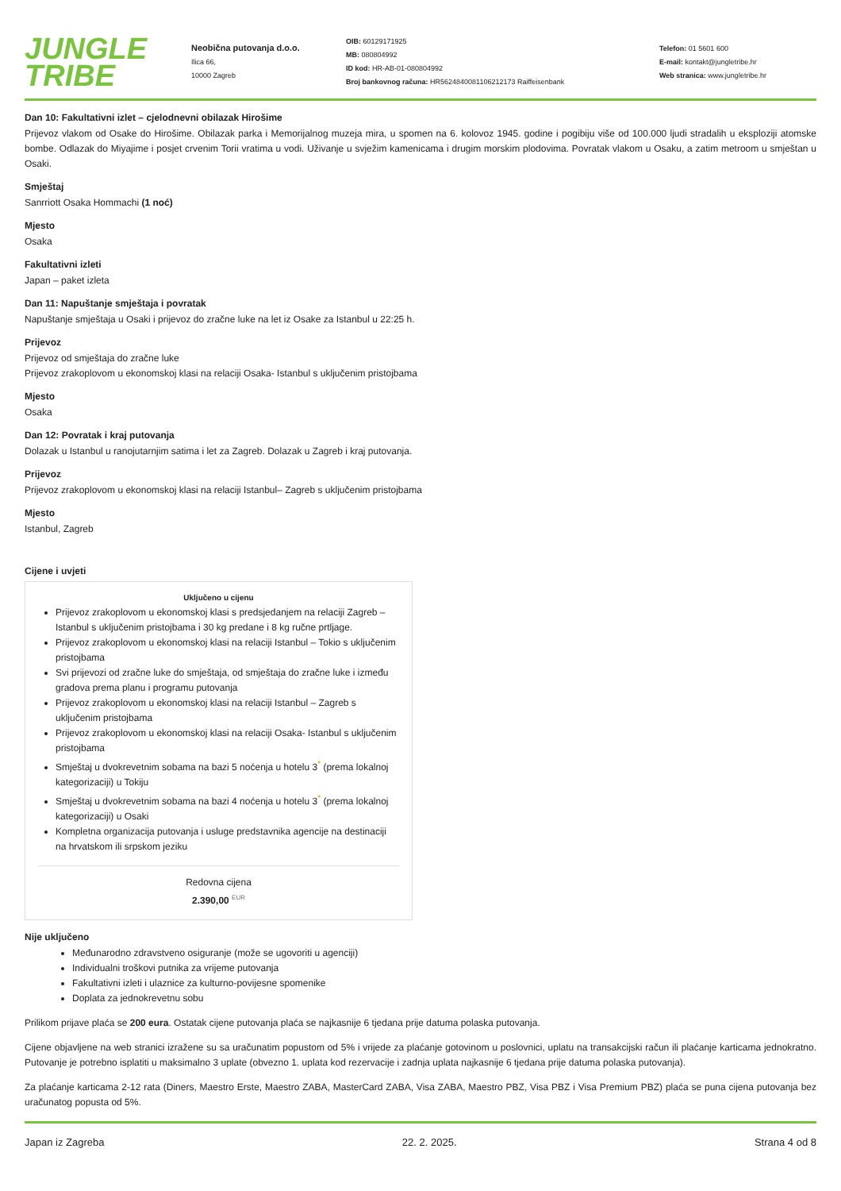JUNGLE
TRIBE
Neobična putovanja d.o.o.
Ilica 66,
10000 Zagreb
OIB: 60129171925
MB: 080804992
ID kod: HR-AB-01-080804992
Broj bankovnog računa: HR5624840081106212173 Raiffeisenbank
Telefon: 01 5601 600
E-mail: kontakt@jungletribe.hr
Web stranica: www.jungletribe.hr
Dan 10: Fakultativni izlet – cjelodnevni obilazak Hirošime
Prijevoz vlakom od Osake do Hirošime. Obilazak parka i Memorijalnog muzeja mira, u spomen na 6. kolovoz 1945. godine i pogibiju više od 100.000 ljudi stradalih u eksploziji atomske bombe. Odlazak do Miyajime i posjet crvenim Torii vratima u vodi. Uživanje u svježim kamenicama i drugim morskim plodovima. Povratak vlakom u Osaku, a zatim metroom u smještan u Osaki.
Smještaj
Sanrriott Osaka Hommachi (1 noć)
Mjesto
Osaka
Fakultativni izleti
Japan – paket izleta
Dan 11: Napuštanje smještaja i povratak
Napuštanje smještaja u Osaki i prijevoz do zračne luke na let iz Osake za Istanbul u 22:25 h.
Prijevoz
Prijevoz od smještaja do zračne luke
Prijevoz zrakoplovom u ekonomskoj klasi na relaciji Osaka- Istanbul s uključenim pristojbama
Mjesto
Osaka
Dan 12: Povratak i kraj putovanja
Dolazak u Istanbul u ranojutarnjim satima i let za Zagreb. Dolazak u Zagreb i kraj putovanja.
Prijevoz
Prijevoz zrakoplovom u ekonomskoj klasi na relaciji Istanbul– Zagreb s uključenim pristojbama
Mjesto
Istanbul, Zagreb
Cijene i uvjeti
Uključeno u cijenu
Prijevoz zrakoplovom u ekonomskoj klasi s predsjedanjem na relaciji Zagreb – Istanbul s uključenim pristojbama i 30 kg predane i 8 kg ručne prtljage.
Prijevoz zrakoplovom u ekonomskoj klasi na relaciji Istanbul – Tokio s uključenim pristojbama
Svi prijevozi od zračne luke do smještaja, od smještaja do zračne luke i između gradova prema planu i programu putovanja
Prijevoz zrakoplovom u ekonomskoj klasi na relaciji Istanbul – Zagreb s uključenim pristojbama
Prijevoz zrakoplovom u ekonomskoj klasi na relaciji Osaka- Istanbul s uključenim pristojbama
Smještaj u dvokrevetnim sobama na bazi 5 noćenja u hotelu 3<sup>*</sup> (prema lokalnoj kategorizaciji) u Tokiju
Smještaj u dvokrevetnim sobama na bazi 4 noćenja u hotelu 3<sup>*</sup> (prema lokalnoj kategorizaciji) u Osaki
Kompletna organizacija putovanja i usluge predstavnika agencije na destinaciji na hrvatskom ili srpskom jeziku
Redovna cijena
2.390,00 <sup>EUR</sup>
Nije uključeno
Međunarodno zdravstveno osiguranje (može se ugovoriti u agenciji)
Individualni troškovi putnika za vrijeme putovanja
Fakultativni izleti i ulaznice za kulturno-povijesne spomenike
Doplata za jednokrevetnu sobu
Prilikom prijave plaća se 200 eura. Ostatak cijene putovanja plaća se najkasnije 6 tjedana prije datuma polaska putovanja.
Cijene objavljene na web stranici izražene su sa uračunatim popustom od 5% i vrijede za plaćanje gotovinom u poslovnici, uplatu na transakcijski račun ili plaćanje karticama jednokratno. Putovanje je potrebno isplatiti u maksimalno 3 uplate (obvezno 1. uplata kod rezervacije i zadnja uplata najkasnije 6 tjedana prije datuma polaska putovanja).
Za plaćanje karticama 2-12 rata (Diners, Maestro Erste, Maestro ZABA, MasterCard ZABA, Visa ZABA, Maestro PBZ, Visa PBZ i Visa Premium PBZ) plaća se puna cijena putovanja bez uračunatog popusta od 5%.
Japan iz Zagreba 22. 2. 2025. Strana 4 od 8